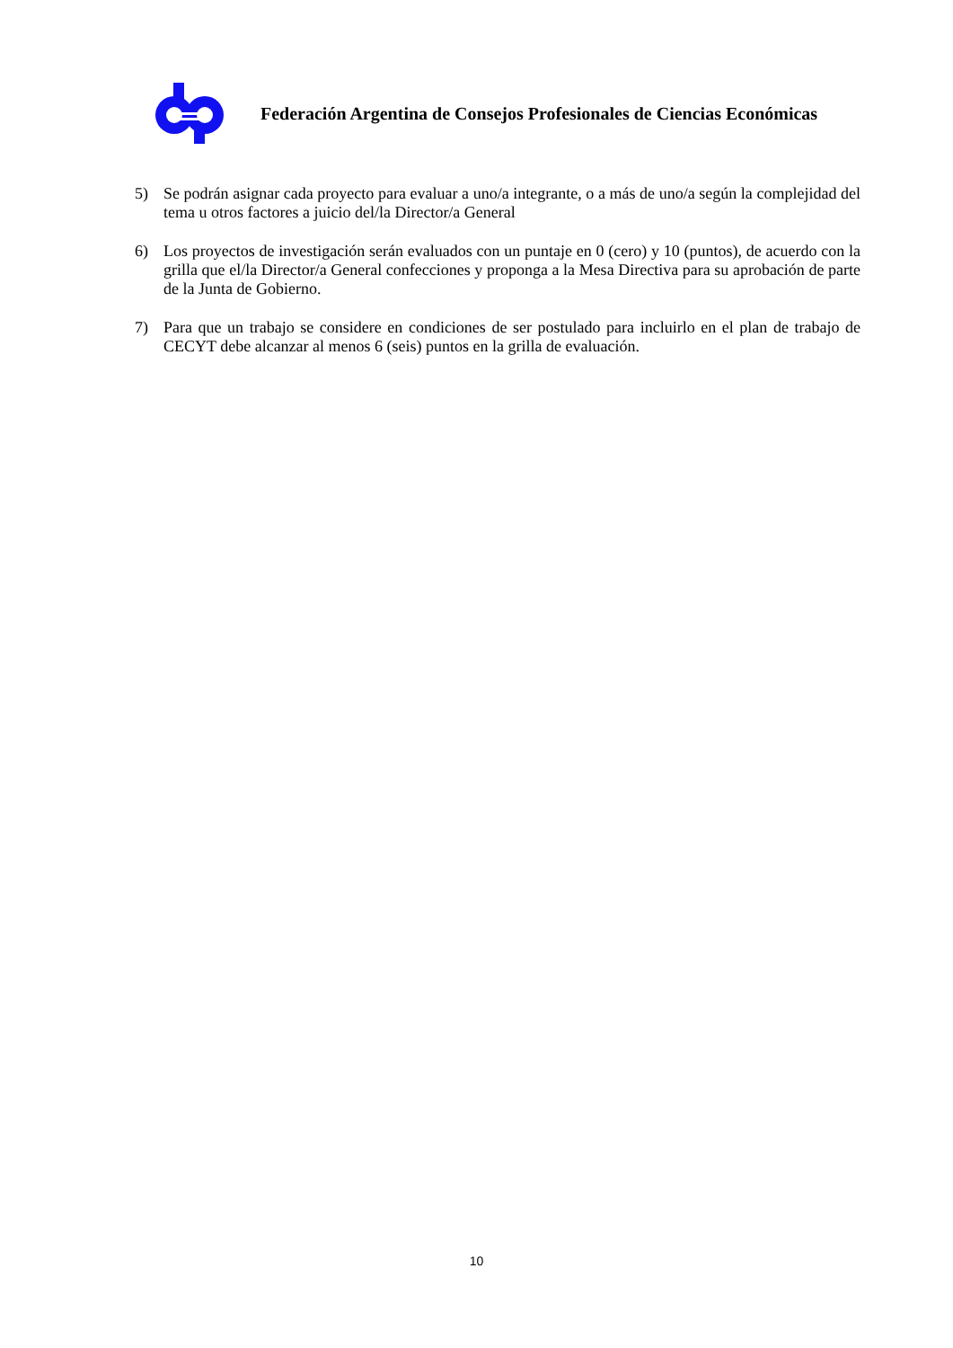Federación Argentina de Consejos Profesionales de Ciencias Económicas
5) Se podrán asignar cada proyecto para evaluar a uno/a integrante, o a más de uno/a según la complejidad del tema u otros factores a juicio del/la Director/a General
6) Los proyectos de investigación serán evaluados con un puntaje en 0 (cero) y 10 (puntos), de acuerdo con la grilla que el/la Director/a General confecciones y proponga a la Mesa Directiva para su aprobación de parte de la Junta de Gobierno.
7) Para que un trabajo se considere en condiciones de ser postulado para incluirlo en el plan de trabajo de CECYT debe alcanzar al menos 6 (seis) puntos en la grilla de evaluación.
10